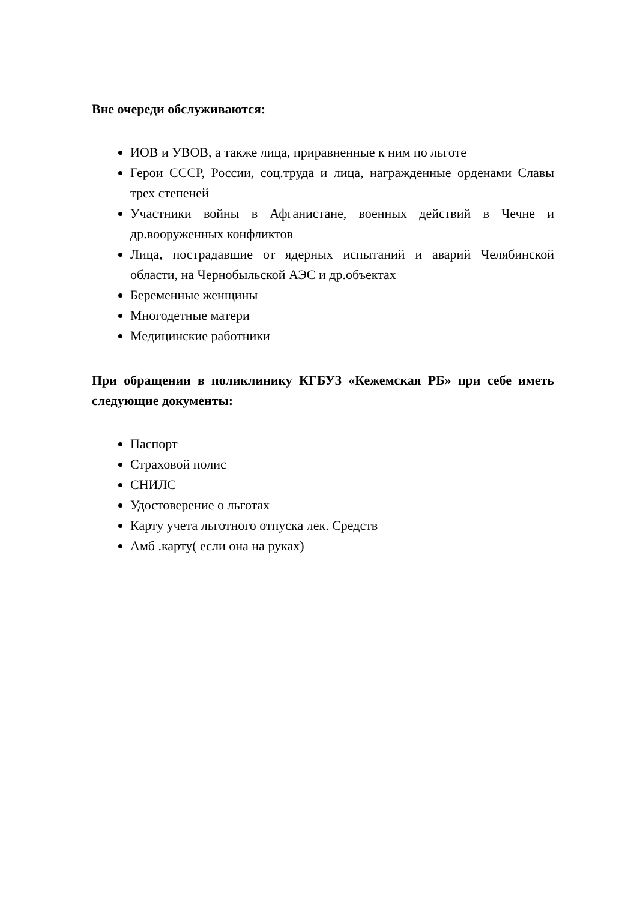Вне очереди обслуживаются:
ИОВ и УВОВ, а также лица, приравненные к ним по льготе
Герои СССР, России, соц.труда и лица, награжденные орденами Славы трех степеней
Участники войны в Афганистане, военных действий в Чечне и др.вооруженных конфликтов
Лица, пострадавшие от ядерных испытаний и аварий Челябинской области, на Чернобыльской АЭС и др.объектах
Беременные женщины
Многодетные матери
Медицинские работники
При обращении в поликлинику КГБУЗ «Кежемская РБ» при себе иметь следующие документы:
Паспорт
Страховой полис
СНИЛС
Удостоверение о льготах
Карту учета льготного отпуска лек. Средств
Амб .карту( если она на руках)